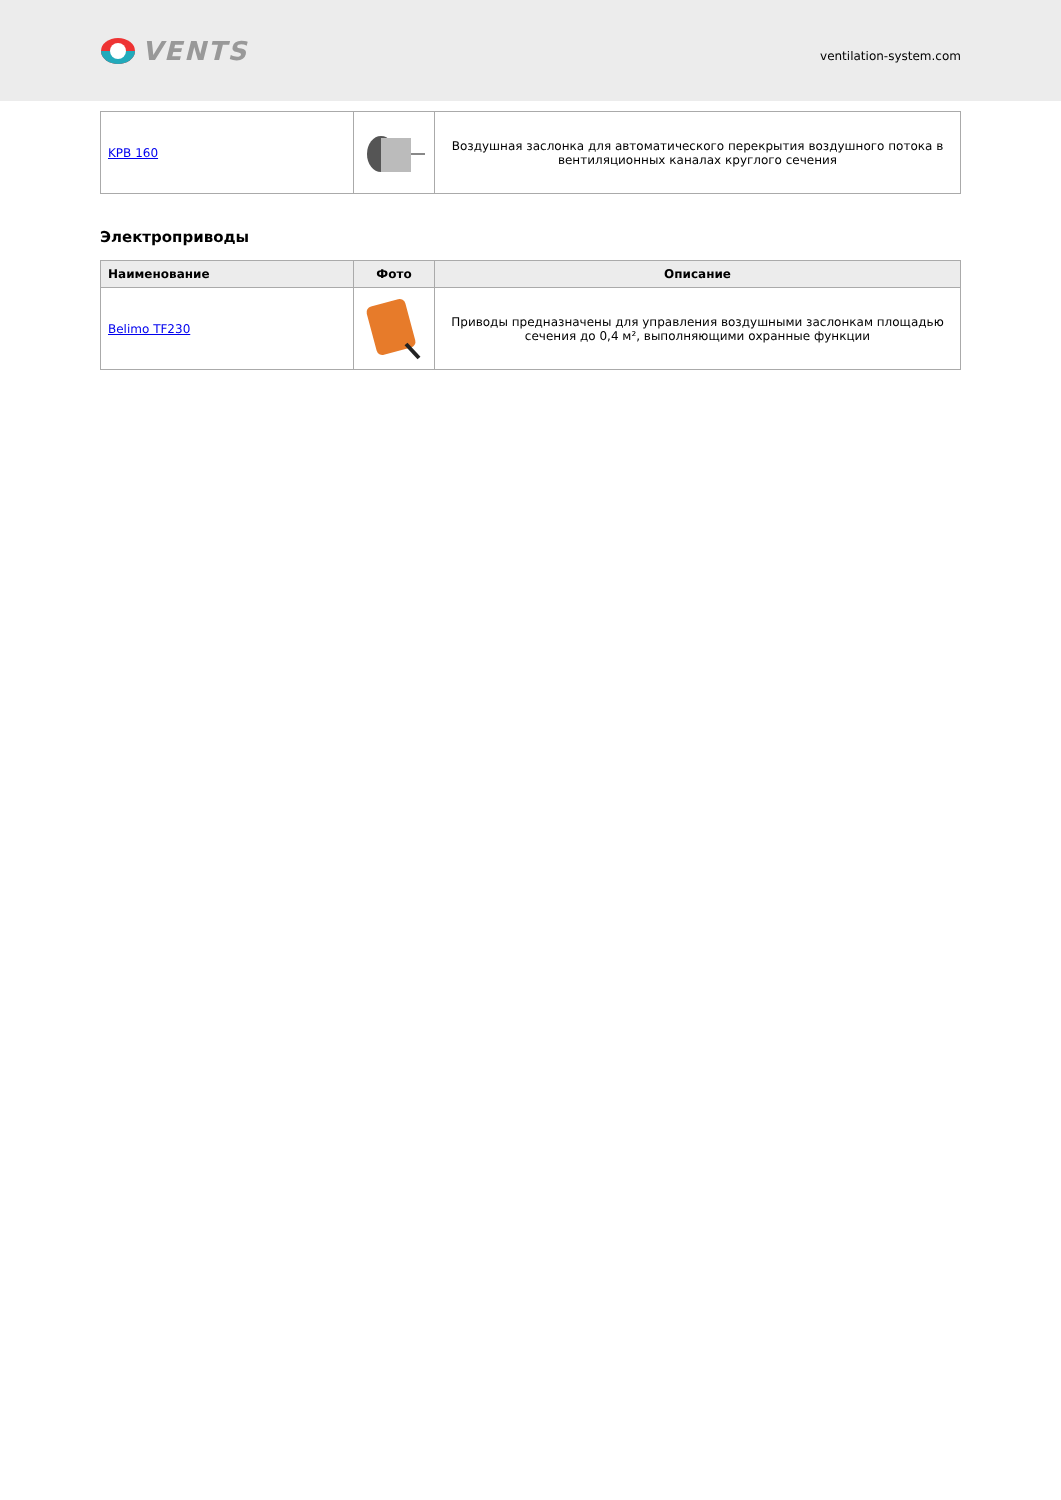VENTS
ventilation-system.com
| KPB 160 | | Воздушная заслонка для автоматического перекрытия воздушного потока в вентиляционных каналах круглого сечения |
Электроприводы
| Наименование | Фото | Описание |
| --- | --- | --- |
| Belimo TF230 | | Приводы предназначены для управления воздушными заслонкам площадью сечения до 0,4 м², выполняющими охранные функции |